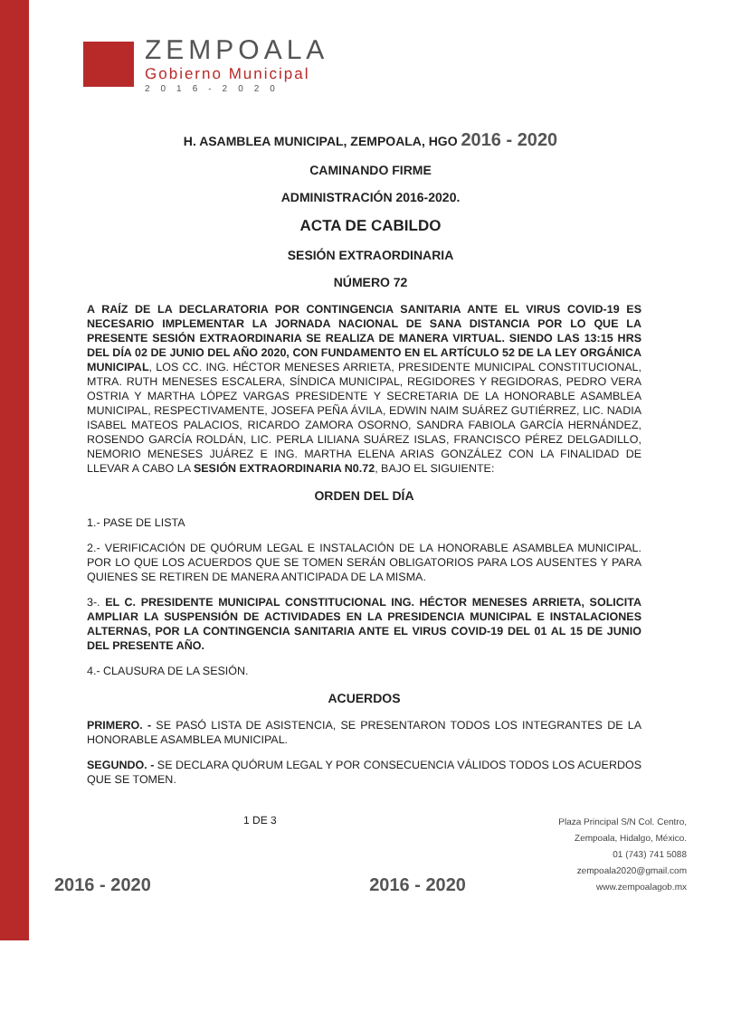ZEMPOALA
Gobierno Municipal
2016-2020
H. ASAMBLEA MUNICIPAL, ZEMPOALA, HGO 2016 - 2020
CAMINANDO FIRME
ADMINISTRACIÓN 2016-2020.
ACTA DE CABILDO
SESIÓN EXTRAORDINARIA
NÚMERO 72
A RAÍZ DE LA DECLARATORIA POR CONTINGENCIA SANITARIA ANTE EL VIRUS COVID-19 ES NECESARIO IMPLEMENTAR LA JORNADA NACIONAL DE SANA DISTANCIA POR LO QUE LA PRESENTE SESIÓN EXTRAORDINARIA SE REALIZA DE MANERA VIRTUAL. SIENDO LAS 13:15 HRS DEL DÍA 02 DE JUNIO DEL AÑO 2020, CON FUNDAMENTO EN EL ARTÍCULO 52 DE LA LEY ORGÁNICA MUNICIPAL, LOS CC. ING. HÉCTOR MENESES ARRIETA, PRESIDENTE MUNICIPAL CONSTITUCIONAL, MTRA. RUTH MENESES ESCALERA, SÍNDICA MUNICIPAL, REGIDORES Y REGIDORAS, PEDRO VERA OSTRIA Y MARTHA LÓPEZ VARGAS PRESIDENTE Y SECRETARIA DE LA HONORABLE ASAMBLEA MUNICIPAL, RESPECTIVAMENTE, JOSEFA PEÑA ÁVILA, EDWIN NAIM SUÁREZ GUTIÉRREZ, LIC. NADIA ISABEL MATEOS PALACIOS, RICARDO ZAMORA OSORNO, SANDRA FABIOLA GARCÍA HERNÁNDEZ, ROSENDO GARCÍA ROLDÁN, LIC. PERLA LILIANA SUÁREZ ISLAS, FRANCISCO PÉREZ DELGADILLO, NEMORIO MENESES JUÁREZ E ING. MARTHA ELENA ARIAS GONZÁLEZ CON LA FINALIDAD DE LLEVAR A CABO LA SESIÓN EXTRAORDINARIA N0.72, BAJO EL SIGUIENTE:
ORDEN DEL DÍA
1.- PASE DE LISTA
2.- VERIFICACIÓN DE QUÓRUM LEGAL E INSTALACIÓN DE LA HONORABLE ASAMBLEA MUNICIPAL. POR LO QUE LOS ACUERDOS QUE SE TOMEN SERÁN OBLIGATORIOS PARA LOS AUSENTES Y PARA QUIENES SE RETIREN DE MANERA ANTICIPADA DE LA MISMA.
3-. EL C. PRESIDENTE MUNICIPAL CONSTITUCIONAL ING. HÉCTOR MENESES ARRIETA, SOLICITA AMPLIAR LA SUSPENSIÓN DE ACTIVIDADES EN LA PRESIDENCIA MUNICIPAL E INSTALACIONES ALTERNAS, POR LA CONTINGENCIA SANITARIA ANTE EL VIRUS COVID-19 DEL 01 AL 15 DE JUNIO DEL PRESENTE AÑO.
4.- CLAUSURA DE LA SESIÓN.
ACUERDOS
PRIMERO. - SE PASÓ LISTA DE ASISTENCIA, SE PRESENTARON TODOS LOS INTEGRANTES DE LA HONORABLE ASAMBLEA MUNICIPAL.
SEGUNDO. - SE DECLARA QUÓRUM LEGAL Y POR CONSECUENCIA VÁLIDOS TODOS LOS ACUERDOS QUE SE TOMEN.
2016 - 2020
1 DE 3
2016 - 2020
Plaza Principal S/N Col. Centro,
Zempoala, Hidalgo, México.
01 (743) 741 5088
zempoala2020@gmail.com
www.zempoalagob.mx